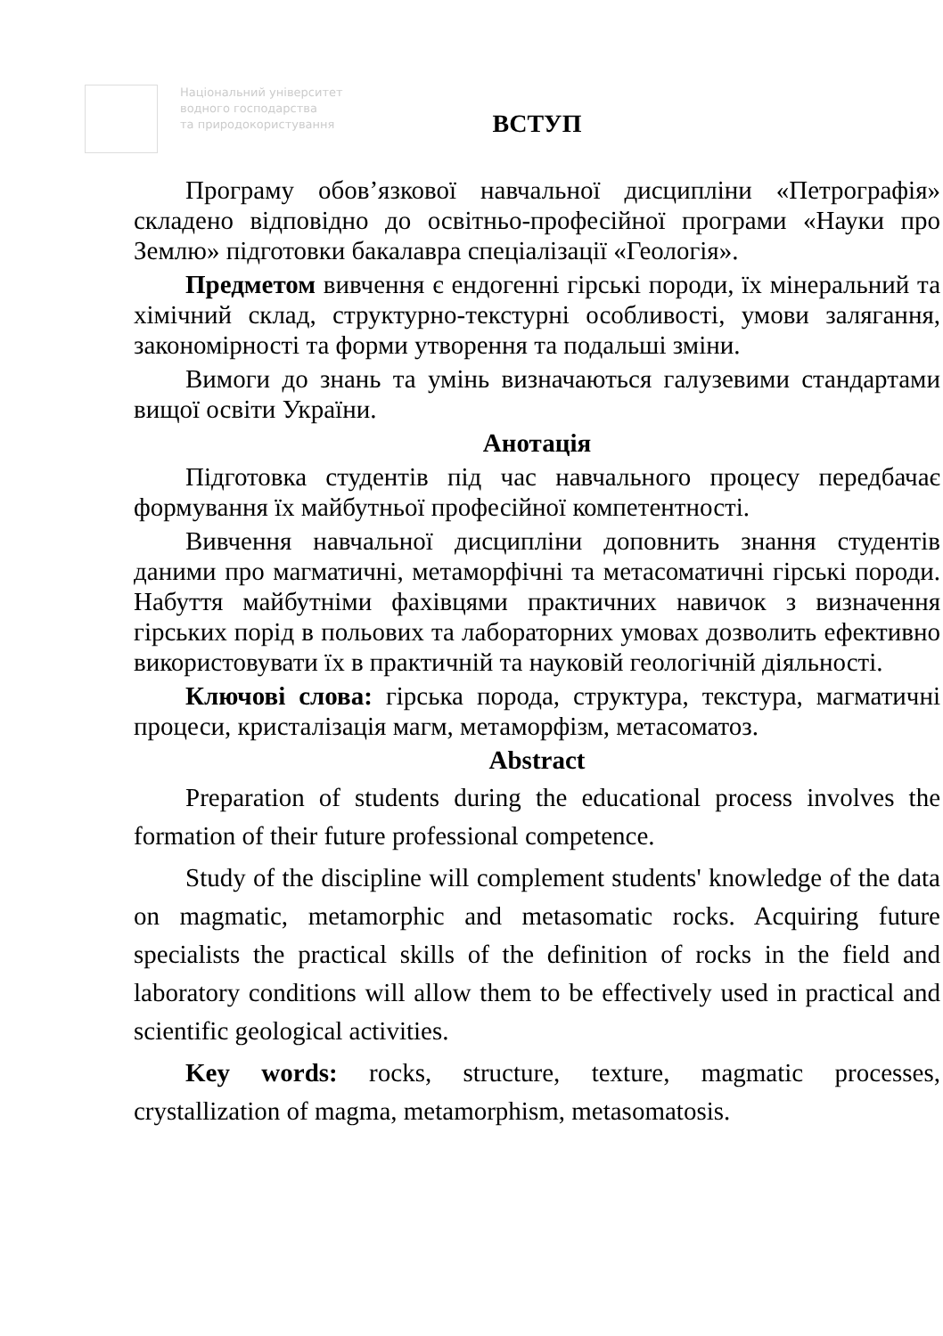Національний університет
водного господарства
та природокористування
ВСТУП
Програму обов’язкової навчальної дисципліни «Петрографія» складено відповідно до освітньо-професійної програми «Науки про Землю» підготовки бакалавра спеціалізації «Геологія».
Предметом вивчення є ендогенні гірські породи, їх мінеральний та хімічний склад, структурно-текстурні особливості, умови залягання, закономірності та форми утворення та подальші зміни.
Вимоги до знань та умінь визначаються галузевими стандартами вищої освіти України.
Анотація
Підготовка студентів під час навчального процесу передбачає формування їх майбутньої професійної компетентності.
Вивчення навчальної дисципліни доповнить знання студентів даними про магматичні, метаморфічні та метасоматичні гірські породи. Набуття майбутніми фахівцями практичних навичок з визначення гірських порід в польових та лабораторних умовах дозволить ефективно використовувати їх в практичній та науковій геологічній діяльності.
Ключові слова: гірська порода, структура, текстура, магматичні процеси, кристалізація магм, метаморфізм, метасоматоз.
Abstract
Preparation of students during the educational process involves the formation of their future professional competence.
Study of the discipline will complement students' knowledge of the data on magmatic, metamorphic and metasomatic rocks. Acquiring future specialists the practical skills of the definition of rocks in the field and laboratory conditions will allow them to be effectively used in practical and scientific geological activities.
Key words: rocks, structure, texture, magmatic processes, crystallization of magma, metamorphism, metasomatosis.